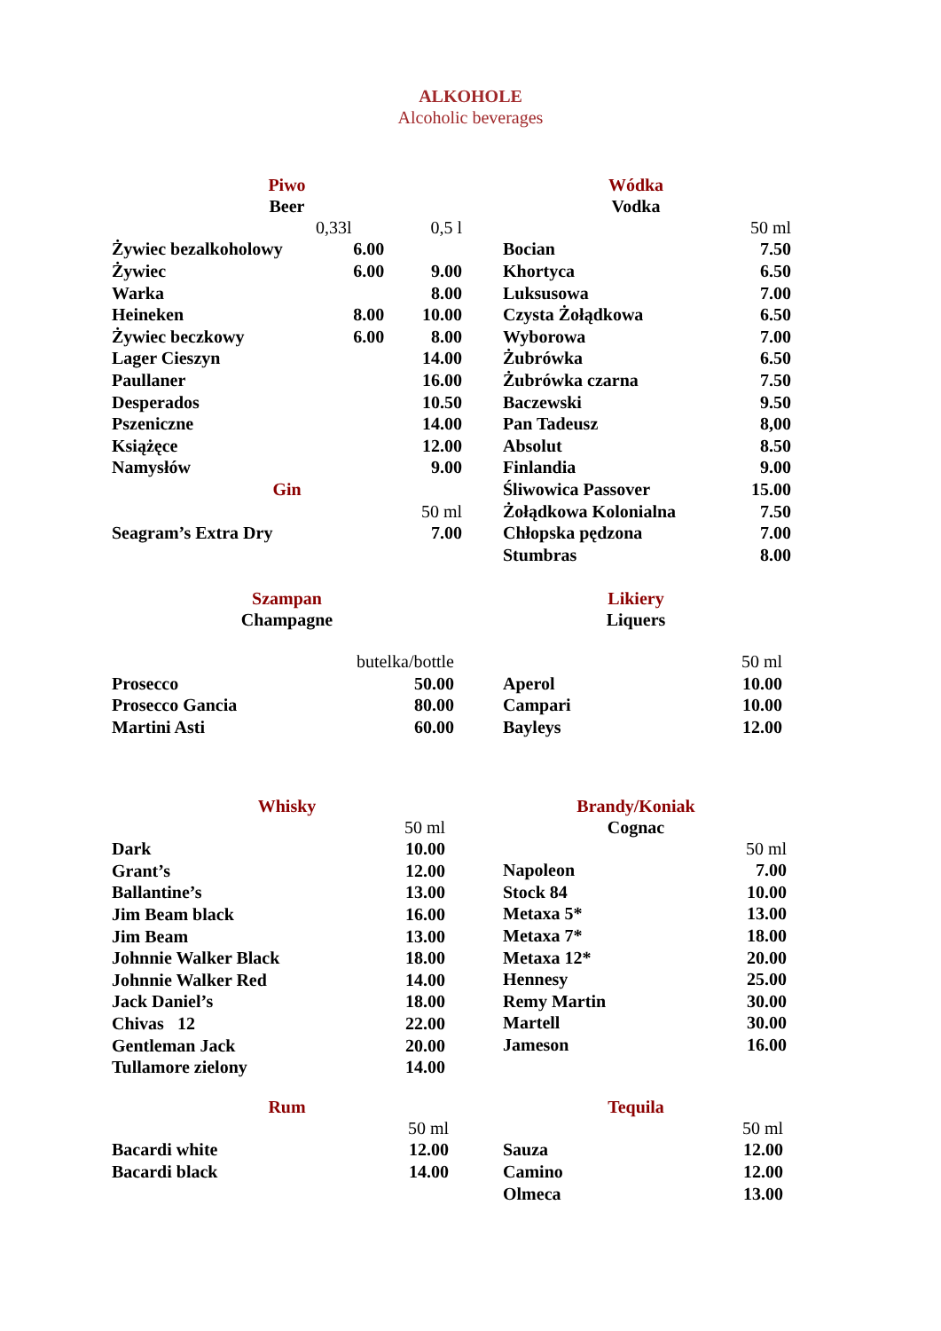ALKOHOLE
Alcoholic beverages
Piwo
Beer
| | 0,33l | 0,5 l |
| Żywiec bezalkoholowy | 6.00 | |
| Żywiec | 6.00 | 9.00 |
| Warka | | 8.00 |
| Heineken | 8.00 | 10.00 |
| Żywiec beczkowy | 6.00 | 8.00 |
| Lager Cieszyn | | 14.00 |
| Paullaner | | 16.00 |
| Desperados | | 10.50 |
| Pszeniczne | | 14.00 |
| Książęce | | 12.00 |
| Namysłów | | 9.00 |
| Gin | | |
| | | 50 ml |
| Seagram’s Extra Dry | | 7.00 |
Wódka
Vodka
| | 50 ml |
| Bocian | 7.50 |
| Khortyca | 6.50 |
| Luksusowa | 7.00 |
| Czysta Żołądkowa | 6.50 |
| Wyborowa | 7.00 |
| Żubrówka | 6.50 |
| Żubrówka czarna | 7.50 |
| Baczewski | 9.50 |
| Pan Tadeusz | 8,00 |
| Absolut | 8.50 |
| Finlandia | 9.00 |
| Śliwowica Passover | 15.00 |
| Żołądkowa Kolonialna | 7.50 |
| Chłopska pędzona | 7.00 |
| Stumbras | 8.00 |
Szampan
Champagne
| | butelka/bottle |
| Prosecco | 50.00 |
| Prosecco Gancia | 80.00 |
| Martini Asti | 60.00 |
Likiery
Liquers
| | 50 ml |
| Aperol | 10.00 |
| Campari | 10.00 |
| Bayleys | 12.00 |
Whisky
| | 50 ml |
| Dark | 10.00 |
| Grant’s | 12.00 |
| Ballantine’s | 13.00 |
| Jim Beam black | 16.00 |
| Jim Beam | 13.00 |
| Johnnie Walker Black | 18.00 |
| Johnnie Walker Red | 14.00 |
| Jack Daniel’s | 18.00 |
| Chivas 12 | 22.00 |
| Gentleman Jack | 20.00 |
| Tullamore zielony | 14.00 |
Brandy/Koniak
Cognac
| | 50 ml |
| Napoleon | 7.00 |
| Stock 84 | 10.00 |
| Metaxa 5* | 13.00 |
| Metaxa 7* | 18.00 |
| Metaxa 12* | 20.00 |
| Hennesy | 25.00 |
| Remy Martin | 30.00 |
| Martell | 30.00 |
| Jameson | 16.00 |
Rum
| | 50 ml |
| Bacardi white | 12.00 |
| Bacardi black | 14.00 |
Tequila
| | 50 ml |
| Sauza | 12.00 |
| Camino | 12.00 |
| Olmeca | 13.00 |